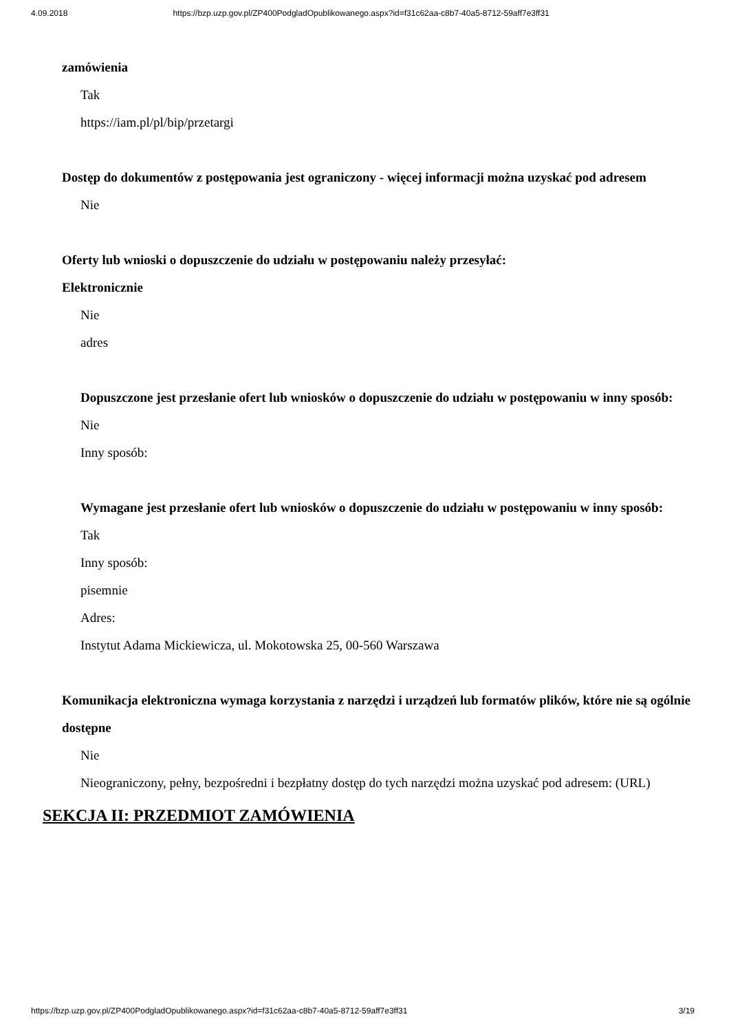4.09.2018 https://bzp.uzp.gov.pl/ZP400PodgladOpublikowanego.aspx?id=f31c62aa-c8b7-40a5-8712-59aff7e3ff31
zamówienia
Tak
https://iam.pl/pl/bip/przetargi
Dostęp do dokumentów z postępowania jest ograniczony - więcej informacji można uzyskać pod adresem
Nie
Oferty lub wnioski o dopuszczenie do udziału w postępowaniu należy przesyłać:
Elektronicznie
Nie
adres
Dopuszczone jest przesłanie ofert lub wniosków o dopuszczenie do udziału w postępowaniu w inny sposób:
Nie
Inny sposób:
Wymagane jest przesłanie ofert lub wniosków o dopuszczenie do udziału w postępowaniu w inny sposób:
Tak
Inny sposób:
pisemnie
Adres:
Instytut Adama Mickiewicza, ul. Mokotowska 25, 00-560 Warszawa
Komunikacja elektroniczna wymaga korzystania z narzędzi i urządzeń lub formatów plików, które nie są ogólnie dostępne
Nie
Nieograniczony, pełny, bezpośredni i bezpłatny dostęp do tych narzędzi można uzyskać pod adresem: (URL)
SEKCJA II: PRZEDMIOT ZAMÓWIENIA
https://bzp.uzp.gov.pl/ZP400PodgladOpublikowanego.aspx?id=f31c62aa-c8b7-40a5-8712-59aff7e3ff31 3/19